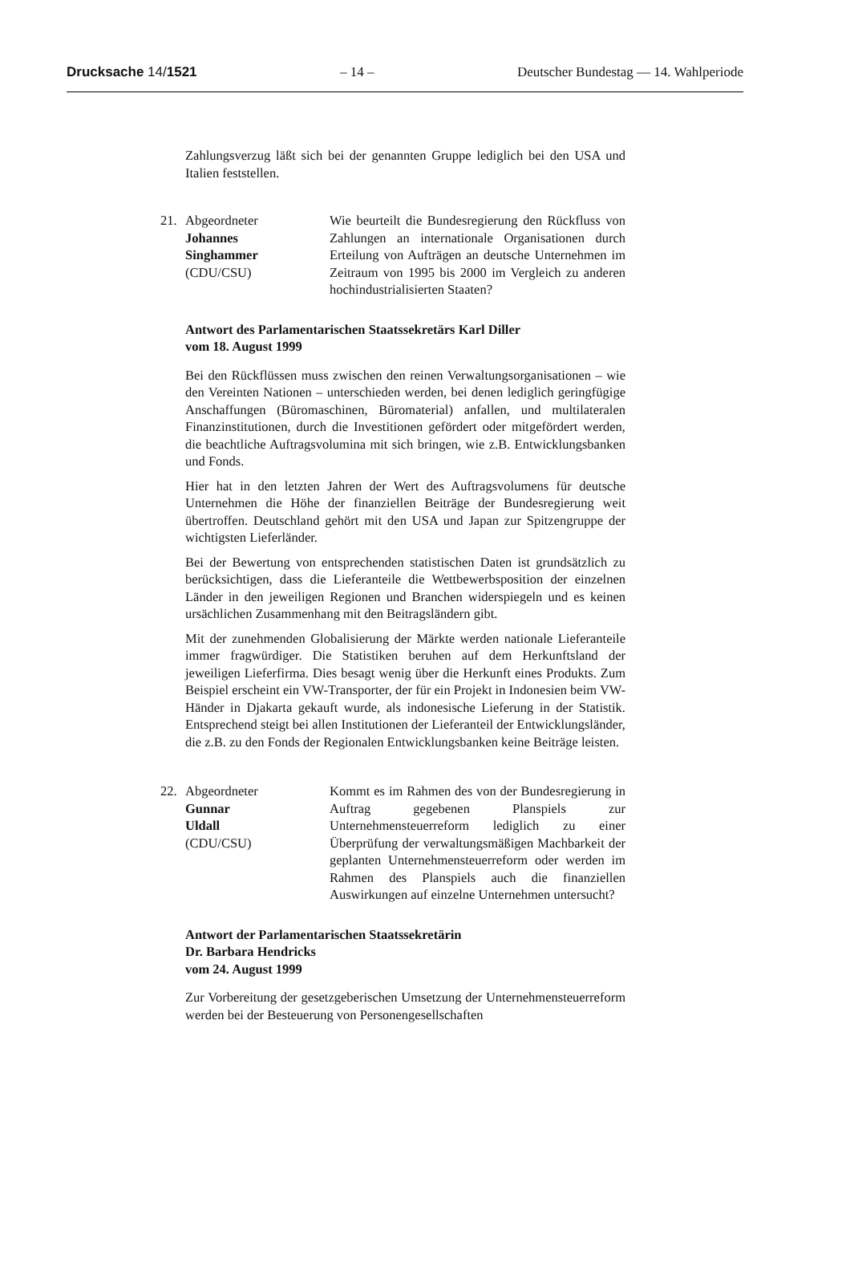Drucksache 14/1521 – 14 – Deutscher Bundestag — 14. Wahlperiode
Zahlungsverzug läßt sich bei der genannten Gruppe lediglich bei den USA und Italien feststellen.
21. Abgeordneter
Johannes
Singhammer
(CDU/CSU)
Wie beurteilt die Bundesregierung den Rückfluss von Zahlungen an internationale Organisationen durch Erteilung von Aufträgen an deutsche Unternehmen im Zeitraum von 1995 bis 2000 im Vergleich zu anderen hochindustrialisierten Staaten?
Antwort des Parlamentarischen Staatssekretärs Karl Diller
vom 18. August 1999
Bei den Rückflüssen muss zwischen den reinen Verwaltungsorganisationen – wie den Vereinten Nationen – unterschieden werden, bei denen lediglich geringfügige Anschaffungen (Büromaschinen, Büromaterial) anfallen, und multilateralen Finanzinstitutionen, durch die Investitionen gefördert oder mitgefördert werden, die beachtliche Auftragsvolumina mit sich bringen, wie z.B. Entwicklungsbanken und Fonds.
Hier hat in den letzten Jahren der Wert des Auftragsvolumens für deutsche Unternehmen die Höhe der finanziellen Beiträge der Bundesregierung weit übertroffen. Deutschland gehört mit den USA und Japan zur Spitzengruppe der wichtigsten Lieferländer.
Bei der Bewertung von entsprechenden statistischen Daten ist grundsätzlich zu berücksichtigen, dass die Lieferanteile die Wettbewerbsposition der einzelnen Länder in den jeweiligen Regionen und Branchen widerspiegeln und es keinen ursächlichen Zusammenhang mit den Beitragsländern gibt.
Mit der zunehmenden Globalisierung der Märkte werden nationale Lieferanteile immer fragwürdiger. Die Statistiken beruhen auf dem Herkunftsland der jeweiligen Lieferfirma. Dies besagt wenig über die Herkunft eines Produkts. Zum Beispiel erscheint ein VW-Transporter, der für ein Projekt in Indonesien beim VW-Händer in Djakarta gekauft wurde, als indonesische Lieferung in der Statistik. Entsprechend steigt bei allen Institutionen der Lieferanteil der Entwicklungsländer, die z.B. zu den Fonds der Regionalen Entwicklungsbanken keine Beiträge leisten.
22. Abgeordneter
Gunnar
Uldall
(CDU/CSU)
Kommt es im Rahmen des von der Bundesregierung in Auftrag gegebenen Planspiels zur Unternehmensteuerreform lediglich zu einer Überprüfung der verwaltungsmäßigen Machbarkeit der geplanten Unternehmensteuerreform oder werden im Rahmen des Planspiels auch die finanziellen Auswirkungen auf einzelne Unternehmen untersucht?
Antwort der Parlamentarischen Staatssekretärin
Dr. Barbara Hendricks
vom 24. August 1999
Zur Vorbereitung der gesetzgeberischen Umsetzung der Unternehmensteuerreform werden bei der Besteuerung von Personengesellschaften